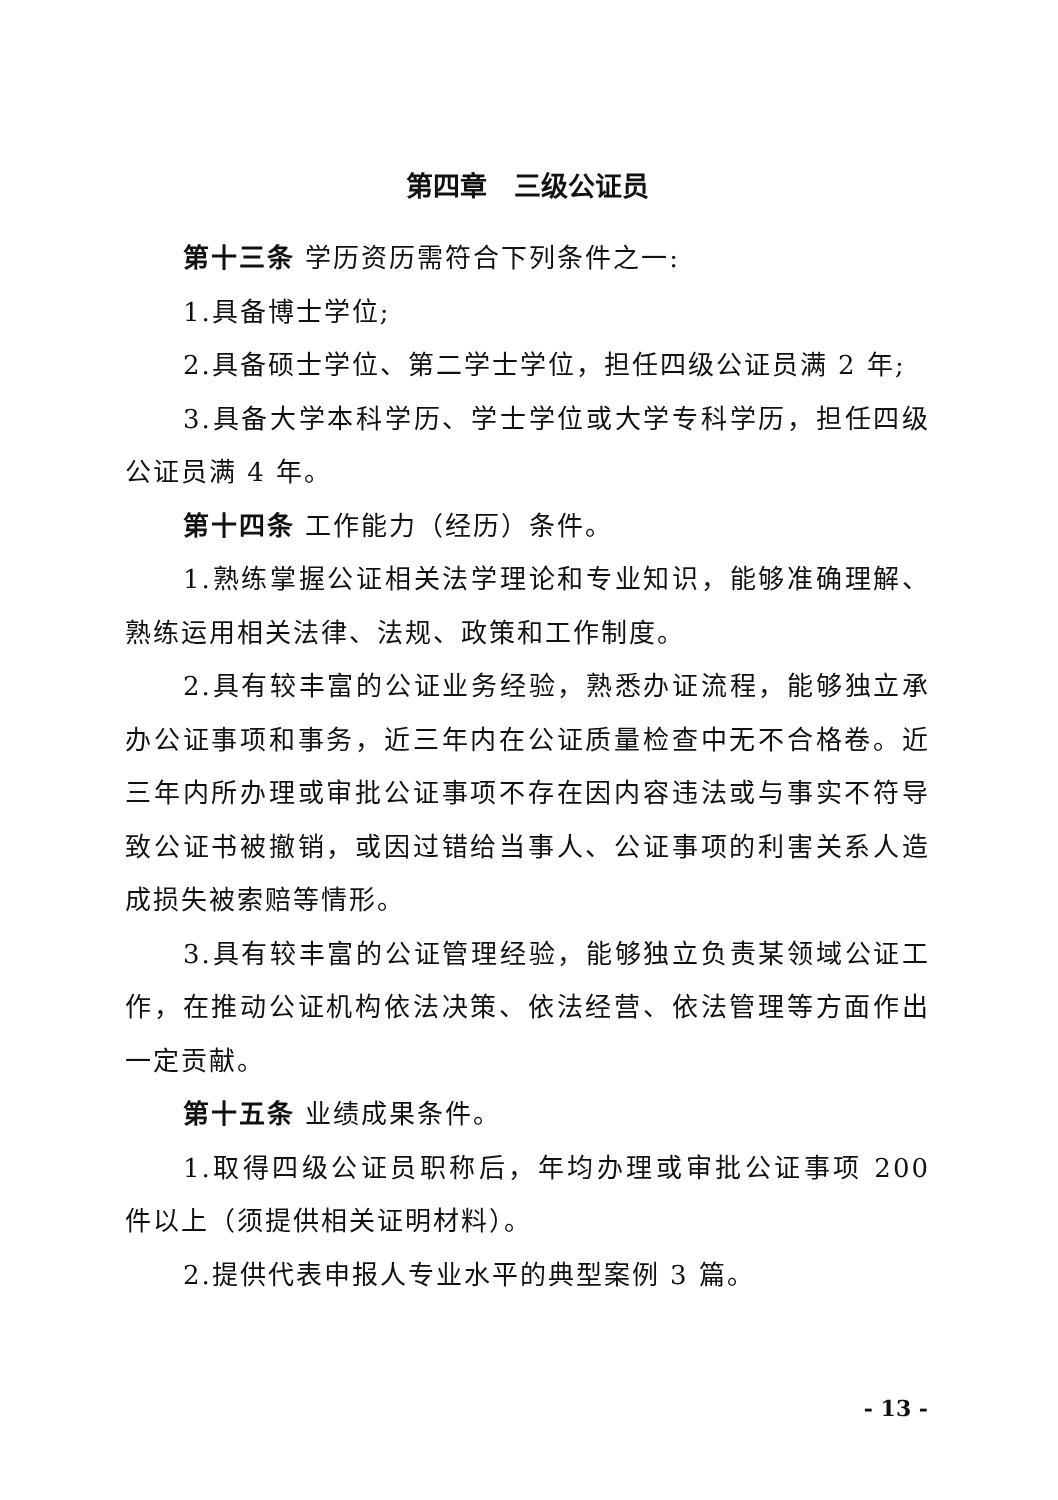第四章　三级公证员
第十三条 学历资历需符合下列条件之一:
1.具备博士学位;
2.具备硕士学位、第二学士学位，担任四级公证员满 2 年;
3.具备大学本科学历、学士学位或大学专科学历，担任四级公证员满 4 年。
第十四条 工作能力（经历）条件。
1.熟练掌握公证相关法学理论和专业知识，能够准确理解、熟练运用相关法律、法规、政策和工作制度。
2.具有较丰富的公证业务经验，熟悉办证流程，能够独立承办公证事项和事务，近三年内在公证质量检查中无不合格卷。近三年内所办理或审批公证事项不存在因内容违法或与事实不符导致公证书被撤销，或因过错给当事人、公证事项的利害关系人造成损失被索赔等情形。
3.具有较丰富的公证管理经验，能够独立负责某领域公证工作，在推动公证机构依法决策、依法经营、依法管理等方面作出一定贡献。
第十五条 业绩成果条件。
1.取得四级公证员职称后，年均办理或审批公证事项 200 件以上（须提供相关证明材料）。
2.提供代表申报人专业水平的典型案例 3 篇。
- 13 -